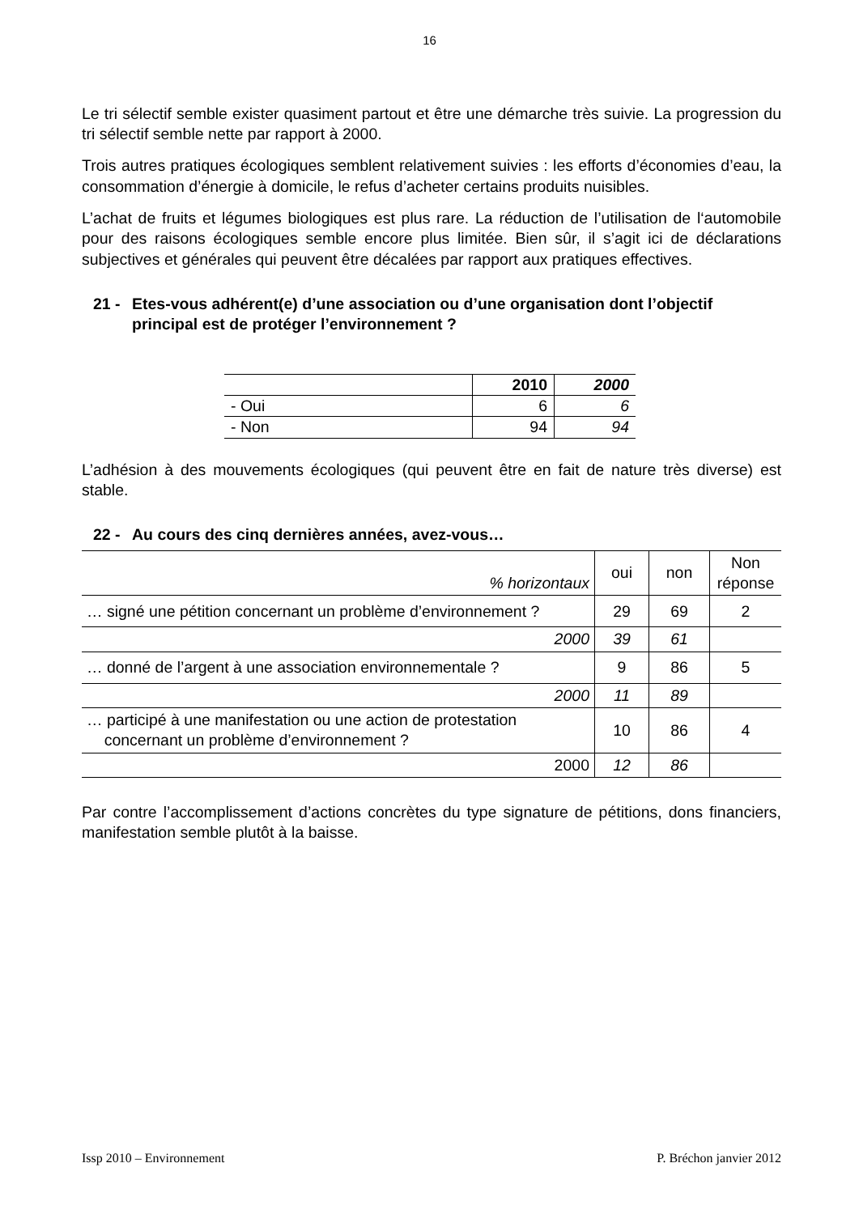16
Le tri sélectif semble exister quasiment partout et être une démarche très suivie. La progression du tri sélectif semble nette par rapport à 2000.
Trois autres pratiques écologiques semblent relativement suivies : les efforts d’économies d’eau, la consommation d’énergie à domicile, le refus d’acheter certains produits nuisibles.
L’achat de fruits et légumes biologiques est plus rare. La réduction de l’utilisation de l‘automobile pour des raisons écologiques semble encore plus limitée. Bien sûr, il s’agit ici de déclarations subjectives et générales qui peuvent être décalées par rapport aux pratiques effectives.
21 - Etes-vous adhérent(e) d’une association ou d’une organisation dont l’objectif principal est de protéger l’environnement ?
| | 2010 | 2000 |
| - Oui | 6 | 6 |
| - Non | 94 | 94 |
L’adhésion à des mouvements écologiques (qui peuvent être en fait de nature très diverse) est stable.
22 - Au cours des cinq dernières années, avez-vous…
| % horizontaux | oui | non | Non réponse |
| … signé une pétition concernant un problème d’environnement ? | 29 | 69 | 2 |
| 2000 | 39 | 61 | |
| … donné de l’argent à une association environnementale ? | 9 | 86 | 5 |
| 2000 | 11 | 89 | |
| … participé à une manifestation ou une action de protestation concernant un problème d’environnement ? | 10 | 86 | 4 |
| 2000 | 12 | 86 | |
Par contre l’accomplissement d’actions concrètes du type signature de pétitions, dons financiers, manifestation semble plutôt à la baisse.
Issp 2010 – Environnement P. Bréchon janvier 2012